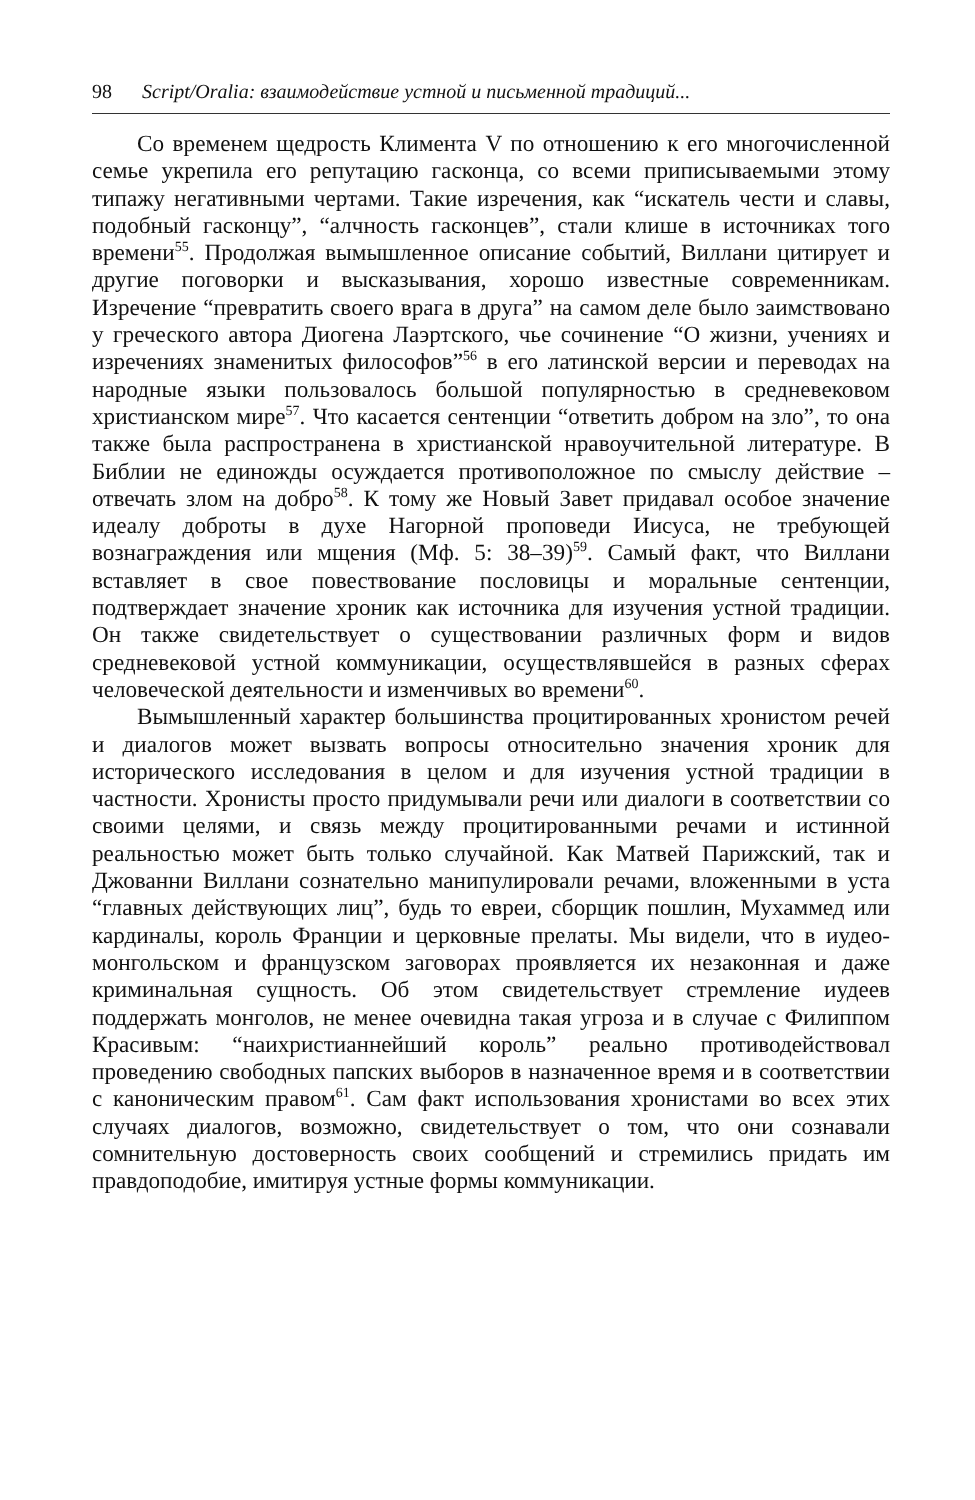98 Script/Oralia: взаимодействие устной и письменной традиций...
Со временем щедрость Климента V по отношению к его многочисленной семье укрепила его репутацию гасконца, со всеми приписываемыми этому типажу негативными чертами. Такие изречения, как “искатель чести и славы, подобный гасконцу”, “алчность гасконцев”, стали клише в источниках того времени<sup>55</sup>. Продолжая вымышленное описание событий, Виллани цитирует и другие поговорки и высказывания, хорошо известные современникам. Изречение “превратить своего врага в друга” на самом деле было заимствовано у греческого автора Диогена Лаэртского, чье сочинение “О жизни, учениях и изречениях знаменитых философов”<sup>56</sup> в его латинской версии и переводах на народные языки пользовалось большой популярностью в средневековом христианском мире<sup>57</sup>. Что касается сентенции “ответить добром на зло”, то она также была распространена в христианской нравоучительной литературе. В Библии не единожды осуждается противоположное по смыслу действие – отвечать злом на добро<sup>58</sup>. К тому же Новый Завет придавал особое значение идеалу доброты в духе Нагорной проповеди Иисуса, не требующей вознаграждения или мщения (Мф. 5: 38–39)<sup>59</sup>. Самый факт, что Виллани вставляет в свое повествование пословицы и моральные сентенции, подтверждает значение хроник как источника для изучения устной традиции. Он также свидетельствует о существовании различных форм и видов средневековой устной коммуникации, осуществлявшейся в разных сферах человеческой деятельности и изменчивых во времени<sup>60</sup>.
Вымышленный характер большинства процитированных хронистом речей и диалогов может вызвать вопросы относительно значения хроник для исторического исследования в целом и для изучения устной традиции в частности. Хронисты просто придумывали речи или диалоги в соответствии со своими целями, и связь между процитированными речами и истинной реальностью может быть только случайной. Как Матвей Парижский, так и Джованни Виллани сознательно манипулировали речами, вложенными в уста “главных действующих лиц”, будь то евреи, сборщик пошлин, Мухаммед или кардиналы, король Франции и церковные прелаты. Мы видели, что в иудео-монгольском и французском заговорах проявляется их незаконная и даже криминальная сущность. Об этом свидетельствует стремление иудеев поддержать монголов, не менее очевидна такая угроза и в случае с Филиппом Красивым: “наихристианнейший король” реально противодействовал проведению свободных папских выборов в назначенное время и в соответствии с каноническим правом<sup>61</sup>. Сам факт использования хронистами во всех этих случаях диалогов, возможно, свидетельствует о том, что они сознавали сомнительную достоверность своих сообщений и стремились придать им правдоподобие, имитируя устные формы коммуникации.